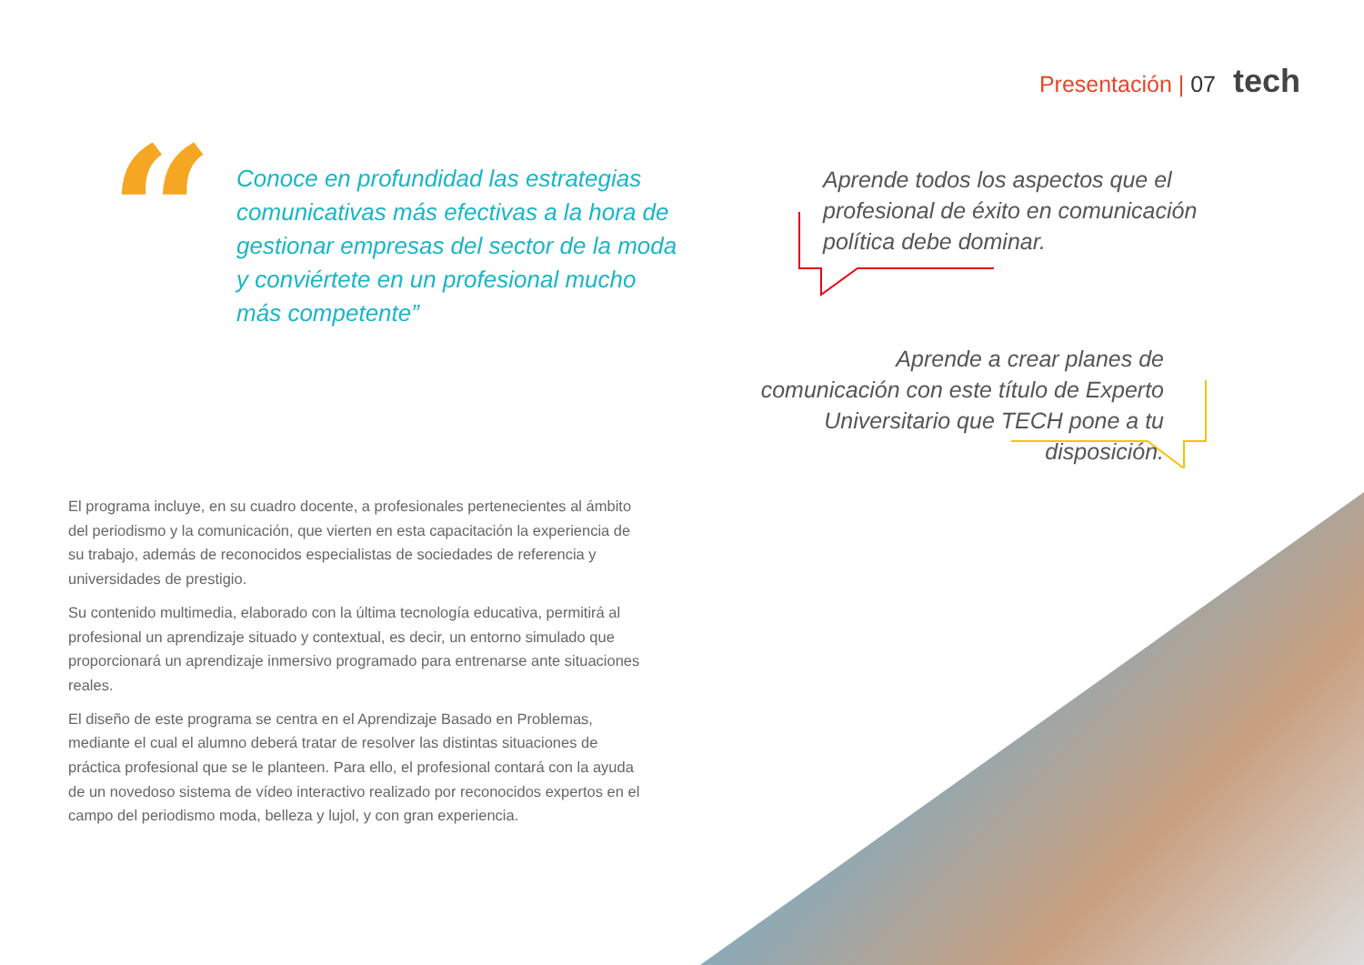Presentación | 07 tech
“
Conoce en profundidad las estrategias comunicativas más efectivas a la hora de gestionar empresas del sector de la moda y conviértete en un profesional mucho más competente”
El programa incluye, en su cuadro docente, a profesionales pertenecientes al ámbito del periodismo y la comunicación, que vierten en esta capacitación la experiencia de su trabajo, además de reconocidos especialistas de sociedades de referencia y universidades de prestigio.
Su contenido multimedia, elaborado con la última tecnología educativa, permitirá al profesional un aprendizaje situado y contextual, es decir, un entorno simulado que proporcionará un aprendizaje inmersivo programado para entrenarse ante situaciones reales.
El diseño de este programa se centra en el Aprendizaje Basado en Problemas, mediante el cual el alumno deberá tratar de resolver las distintas situaciones de práctica profesional que se le planteen. Para ello, el profesional contará con la ayuda de un novedoso sistema de vídeo interactivo realizado por reconocidos expertos en el campo del periodismo moda, belleza y lujol, y con gran experiencia.
Aprende todos los aspectos que el profesional de éxito en comunicación política debe dominar.
Aprende a crear planes de comunicación con este título de Experto Universitario que TECH pone a tu disposición.